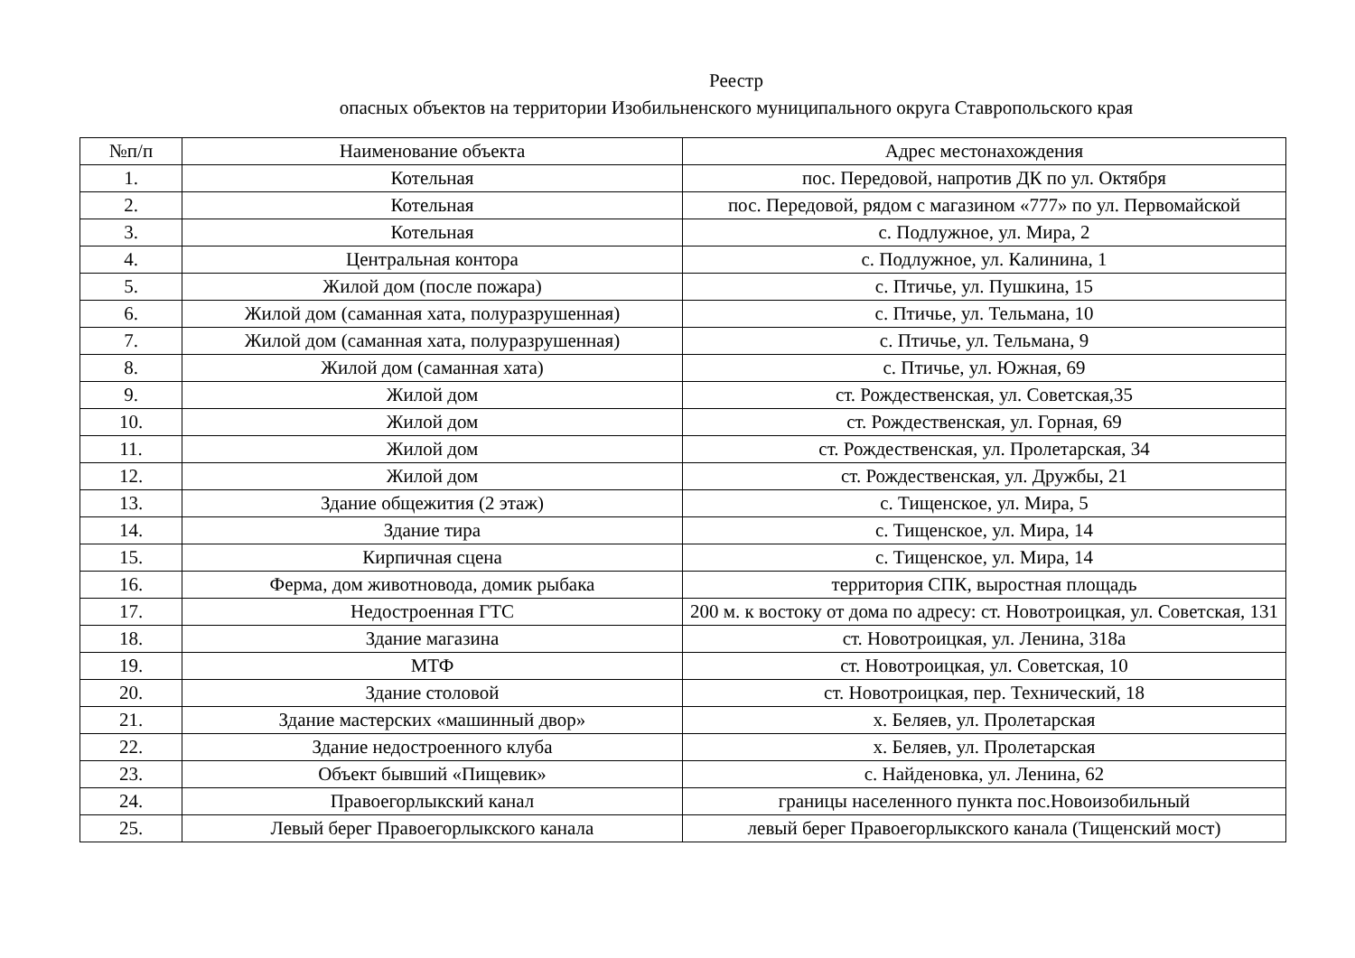Реестр
опасных объектов на территории Изобильненского муниципального округа Ставропольского края
| №п/п | Наименование объекта | Адрес местонахождения |
| --- | --- | --- |
| 1. | Котельная | пос. Передовой, напротив ДК по ул. Октября |
| 2. | Котельная | пос. Передовой, рядом с магазином «777» по ул. Первомайской |
| 3. | Котельная | с. Подлужное, ул. Мира, 2 |
| 4. | Центральная контора | с. Подлужное, ул. Калинина, 1 |
| 5. | Жилой дом (после пожара) | с. Птичье, ул. Пушкина, 15 |
| 6. | Жилой дом (саманная хата, полуразрушенная) | с. Птичье, ул. Тельмана, 10 |
| 7. | Жилой дом (саманная хата, полуразрушенная) | с. Птичье, ул. Тельмана, 9 |
| 8. | Жилой дом (саманная хата) | с. Птичье, ул. Южная, 69 |
| 9. | Жилой дом | ст. Рождественская, ул. Советская,35 |
| 10. | Жилой дом | ст. Рождественская, ул. Горная, 69 |
| 11. | Жилой дом | ст. Рождественская, ул. Пролетарская, 34 |
| 12. | Жилой дом | ст. Рождественская, ул. Дружбы, 21 |
| 13. | Здание общежития (2 этаж) | с. Тищенское, ул. Мира, 5 |
| 14. | Здание тира | с. Тищенское, ул. Мира, 14 |
| 15. | Кирпичная сцена | с. Тищенское, ул. Мира, 14 |
| 16. | Ферма, дом животновода, домик рыбака | территория СПК, выростная площадь |
| 17. | Недостроенная ГТС | 200 м. к востоку от дома по адресу: ст. Новотроицкая, ул. Советская, 131 |
| 18. | Здание магазина | ст. Новотроицкая, ул. Ленина, 318а |
| 19. | МТФ | ст. Новотроицкая, ул. Советская, 10 |
| 20. | Здание столовой | ст. Новотроицкая, пер. Технический, 18 |
| 21. | Здание мастерских «машинный двор» | х. Беляев, ул. Пролетарская |
| 22. | Здание недостроенного клуба | х. Беляев, ул. Пролетарская |
| 23. | Объект бывший «Пищевик» | с. Найденовка, ул. Ленина, 62 |
| 24. | Правоегорлыкский канал | границы населенного пункта пос.Новоизобильный |
| 25. | Левый берег Правоегорлыкского канала | левый берег Правоегорлыкского канала (Тищенский мост) |